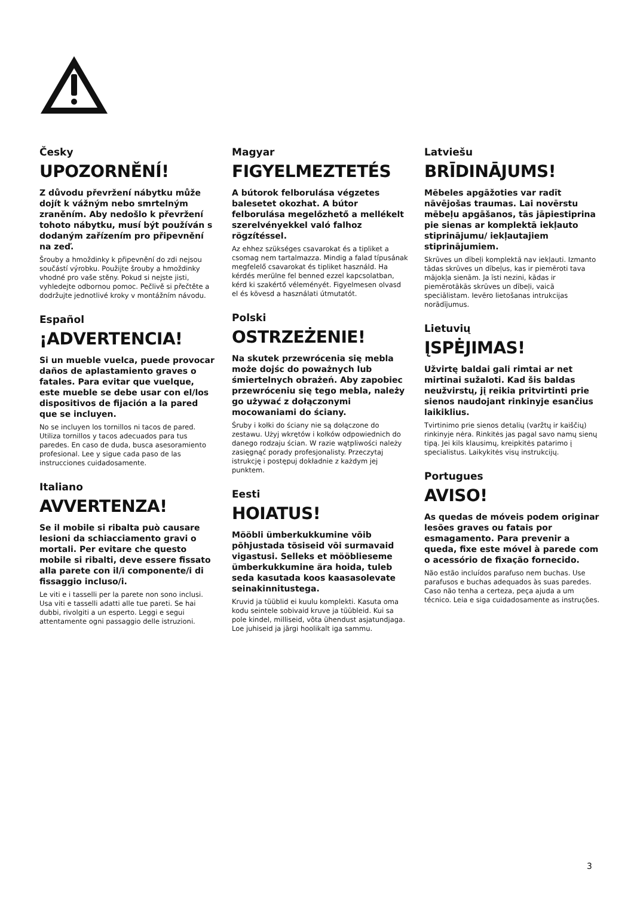Česky
UPOZORNĚNÍ!
Z důvodu převržení nábytku může dojít k vážným nebo smrtelným zraněním. Aby nedošlo k převržení tohoto nábytku, musí být používán s dodaným zařízením pro připevnění na zeď.
Šrouby a hmoždinky k připevnění do zdi nejsou součástí výrobku. Použijte šrouby a hmoždinky vhodné pro vaše stěny. Pokud si nejste jisti, vyhledejte odbornou pomoc. Pečlivě si přečtěte a dodržujte jednotlivé kroky v montážním návodu.
Español
¡ADVERTENCIA!
Si un mueble vuelca, puede provocar daños de aplastamiento graves o fatales. Para evitar que vuelque, este mueble se debe usar con el/los dispositivos de fijación a la pared que se incluyen.
No se incluyen los tornillos ni tacos de pared. Utiliza tornillos y tacos adecuados para tus paredes. En caso de duda, busca asesoramiento profesional. Lee y sigue cada paso de las instrucciones cuidadosamente.
Italiano
AVVERTENZA!
Se il mobile si ribalta può causare lesioni da schiacciamento gravi o mortali. Per evitare che questo mobile si ribalti, deve essere fissato alla parete con il/i componente/i di fissaggio incluso/i.
Le viti e i tasselli per la parete non sono inclusi. Usa viti e tasselli adatti alle tue pareti. Se hai dubbi, rivolgiti a un esperto. Leggi e segui attentamente ogni passaggio delle istruzioni.
Magyar
FIGYELMEZTETÉS
A bútorok felborulása végzetes balesetet okozhat. A bútor felborulása megelőzhető a mellékelt szerelvényekkel való falhoz rögzítéssel.
Az ehhez szükséges csavarokat és a tipliket a csomag nem tartalmazza. Mindig a falad típusának megfelelő csavarokat és tipliket használd. Ha kérdés merülne fel benned ezzel kapcsolatban, kérd ki szakértő véleményét. Figyelmesen olvasd el és kövesd a használati útmutatót.
Polski
OSTRZEŻENIE!
Na skutek przewrócenia się mebla może dojśc do poważnych lub śmiertelnych obrażeń. Aby zapobiec przewróceniu się tego mebla, należy go używać z dołączonymi mocowaniami do ściany.
Śruby i kołki do ściany nie są dołączone do zestawu. Użyj wkrętów i kołków odpowiednich do danego rodzaju ścian. W razie wątpliwości należy zasięgnąć porady profesjonalisty. Przeczytaj istrukcję i postępuj dokładnie z każdym jej punktem.
Eesti
HOIATUS!
Mööbli ümberkukkumine võib põhjustada tõsiseid või surmavaid vigastusi. Selleks et mööblieseme ümberkukkumine ära hoida, tuleb seda kasutada koos kaasasolevate seinakinnitustega.
Kruvid ja tüüblid ei kuulu komplekti. Kasuta oma kodu seintele sobivaid kruve ja tüübleid. Kui sa pole kindel, milliseid, võta ühendust asjatundjaga. Loe juhiseid ja järgi hoolikalt iga sammu.
Latviešu
BRĪDINĀJUMS!
Mēbeles apgāžoties var radīt nāvējošas traumas. Lai novērstu mēbeļu apgāšanos, tās jāpiestiprina pie sienas ar komplektā iekļauto stiprinājumu/ iekļautajiem stiprinājumiem.
Skrūves un dībeļi komplektā nav iekļauti. Izmanto tādas skrūves un dībeļus, kas ir piemēroti tava mājokļa sienām. Ja īsti nezini, kādas ir piemērotākās skrūves un dībeļi, vaicā speciālistam. Ievēro lietošanas intrukcijas norādījumus.
Lietuvių
ĮSPĖJIMAS!
Užvirtę baldai gali rimtai ar net mirtinai sužaloti. Kad šis baldas neužvirstų, jį reikia pritvirtinti prie sienos naudojant rinkinyje esančius laikiklius.
Tvirtinimo prie sienos detalių (varžtų ir kaiščių) rinkinyje nėra. Rinkitės jas pagal savo namų sienų tipą. Jei kils klausimų, kreipkitės patarimo į specialistus. Laikykitės visų instrukcijų.
Portugues
AVISO!
As quedas de móveis podem originar lesões graves ou fatais por esmagamento. Para prevenir a queda, fixe este móvel à parede com o acessório de fixação fornecido.
Não estão incluídos parafuso nem buchas. Use parafusos e buchas adequados às suas paredes. Caso não tenha a certeza, peça ajuda a um técnico. Leia e siga cuidadosamente as instruções.
3